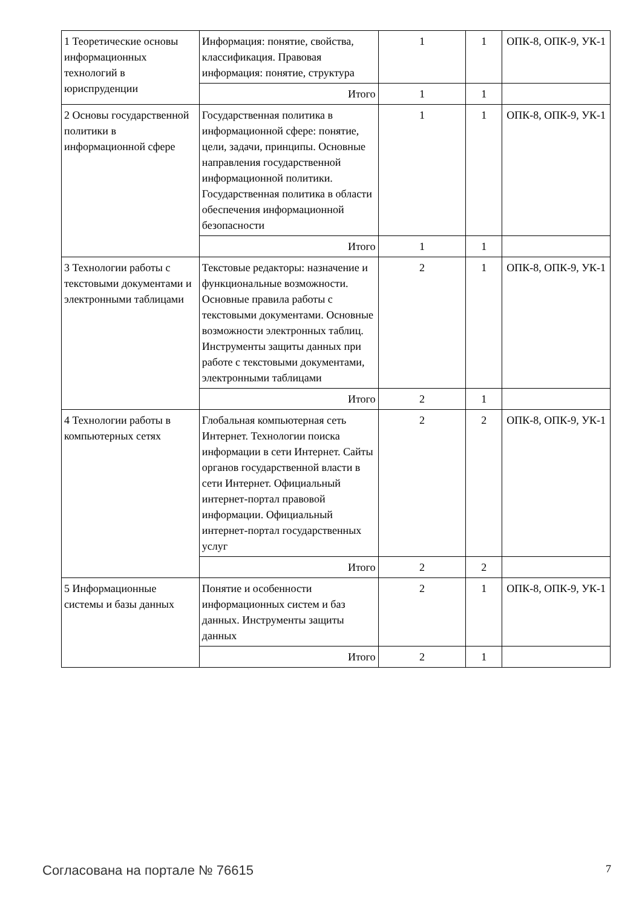| 1 Теоретические основы информационных технологий в юриспруденции | Информация: понятие, свойства, классификация. Правовая информация: понятие, структура | 1 | 1 | ОПК-8, ОПК-9, УК-1 |
| | Итого | 1 | 1 | |
| 2 Основы государственной политики в информационной сфере | Государственная политика в информационной сфере: понятие, цели, задачи, принципы. Основные направления государственной информационной политики. Государственная политика в области обеспечения информационной безопасности | 1 | 1 | ОПК-8, ОПК-9, УК-1 |
| | Итого | 1 | 1 | |
| 3 Технологии работы с текстовыми документами и электронными таблицами | Текстовые редакторы: назначение и функциональные возможности. Основные правила работы с текстовыми документами. Основные возможности электронных таблиц. Инструменты защиты данных при работе с текстовыми документами, электронными таблицами | 2 | 1 | ОПК-8, ОПК-9, УК-1 |
| | Итого | 2 | 1 | |
| 4 Технологии работы в компьютерных сетях | Глобальная компьютерная сеть Интернет. Технологии поиска информации в сети Интернет. Сайты органов государственной власти в сети Интернет. Официальный интернет-портал правовой информации. Официальный интернет-портал государственных услуг | 2 | 2 | ОПК-8, ОПК-9, УК-1 |
| | Итого | 2 | 2 | |
| 5 Информационные системы и базы данных | Понятие и особенности информационных систем и баз данных. Инструменты защиты данных | 2 | 1 | ОПК-8, ОПК-9, УК-1 |
| | Итого | 2 | 1 | |
Согласована на портале № 76615 7